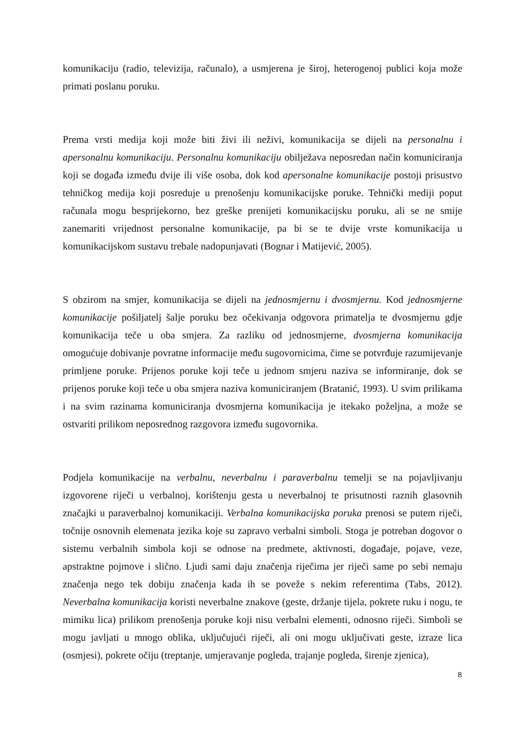komunikaciju (radio, televizija, računalo), a usmjerena je široj, heterogenoj publici koja može primati poslanu poruku.
Prema vrsti medija koji može biti živi ili neživi, komunikacija se dijeli na personalnu i apersonalnu komunikaciju. Personalnu komunikaciju obilježava neposredan način komuniciranja koji se događa između dvije ili više osoba, dok kod apersonalne komunikacije postoji prisustvo tehničkog medija koji posreduje u prenošenju komunikacijske poruke. Tehnički mediji poput računala mogu besprijekorno, bez greške prenijeti komunikacijsku poruku, ali se ne smije zanemariti vrijednost personalne komunikacije, pa bi se te dvije vrste komunikacija u komunikacijskom sustavu trebale nadopunjavati (Bognar i Matijević, 2005).
S obzirom na smjer, komunikacija se dijeli na jednosmjernu i dvosmjernu. Kod jednosmjerne komunikacije pošiljatelj šalje poruku bez očekivanja odgovora primatelja te dvosmjernu gdje komunikacija teče u oba smjera. Za razliku od jednosmjerne, dvosmjerna komunikacija omogućuje dobivanje povratne informacije među sugovornicima, čime se potvrđuje razumijevanje primljene poruke. Prijenos poruke koji teče u jednom smjeru naziva se informiranje, dok se prijenos poruke koji teče u oba smjera naziva komuniciranjem (Bratanić, 1993). U svim prilikama i na svim razinama komuniciranja dvosmjerna komunikacija je itekako poželjna, a može se ostvariti prilikom neposrednog razgovora između sugovornika.
Podjela komunikacije na verbalnu, neverbalnu i paraverbalnu temelji se na pojavljivanju izgovorene riječi u verbalnoj, korištenju gesta u neverbalnoj te prisutnosti raznih glasovnih značajki u paraverbalnoj komunikaciji. Verbalna komunikacijska poruka prenosi se putem riječi, točnije osnovnih elemenata jezika koje su zapravo verbalni simboli. Stoga je potreban dogovor o sistemu verbalnih simbola koji se odnose na predmete, aktivnosti, događaje, pojave, veze, apstraktne pojmove i slično. Ljudi sami daju značenja riječima jer riječi same po sebi nemaju značenja nego tek dobiju značenja kada ih se poveže s nekim referentima (Tabs, 2012). Neverbalna komunikacija koristi neverbalne znakove (geste, držanje tijela, pokrete ruku i nogu, te mimiku lica) prilikom prenošenja poruke koji nisu verbalni elementi, odnosno riječi. Simboli se mogu javljati u mnogo oblika, uključujući riječi, ali oni mogu uključivati geste, izraze lica (osmjesi), pokrete očiju (treptanje, umjeravanje pogleda, trajanje pogleda, širenje zjenica),
8